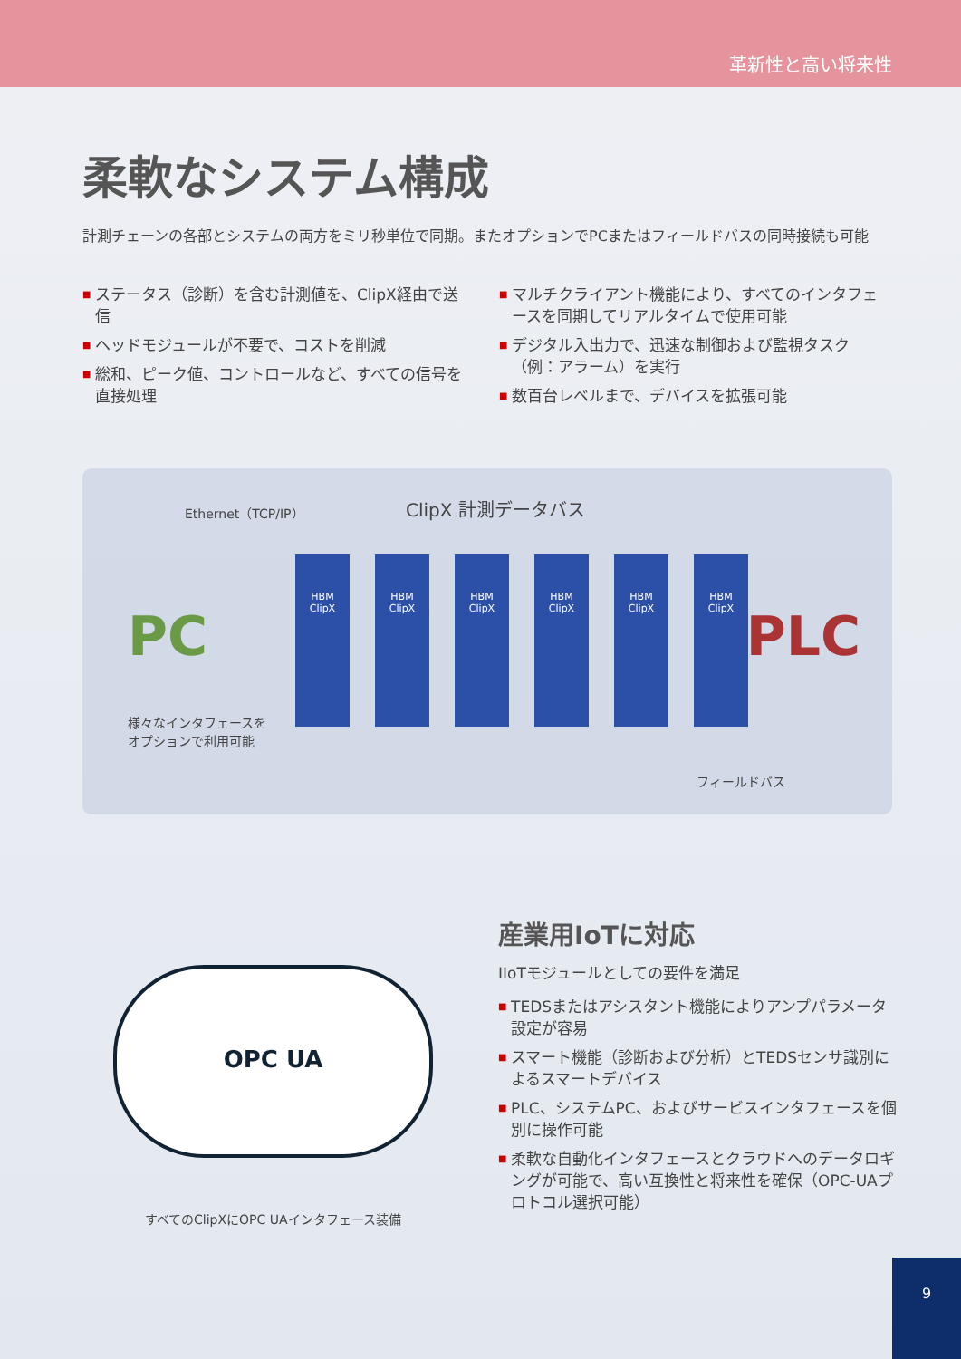革新性と高い将来性
柔軟なシステム構成
計測チェーンの各部とシステムの両方をミリ秒単位で同期。またオプションでPCまたはフィールドバスの同時接続も可能
■ ステータス（診断）を含む計測値を、ClipX経由で送信
■ ヘッドモジュールが不要で、コストを削減
■ 総和、ピーク値、コントロールなど、すべての信号を直接処理
■ マルチクライアント機能により、すべてのインタフェースを同期してリアルタイムで使用可能
■ デジタル入出力で、迅速な制御および監視タスク（例：アラーム）を実行
■ 数百台レベルまで、デバイスを拡張可能
Ethernet（TCP/IP） ClipX 計測データバス
PC
様々なインタフェースを
オプションで利用可能
HBM
ClipX
HBM
ClipX
HBM
ClipX
HBM
ClipX
HBM
ClipX
HBM
ClipX
PLC
フィールドバス
OPC UA
すべてのClipXにOPC UAインタフェース装備
産業用IoTに対応
IIoTモジュールとしての要件を満足
■ TEDSまたはアシスタント機能によりアンプパラメータ設定が容易
■ スマート機能（診断および分析）とTEDSセンサ識別によるスマートデバイス
■ PLC、システムPC、およびサービスインタフェースを個別に操作可能
■ 柔軟な自動化インタフェースとクラウドへのデータロギングが可能で、高い互換性と将来性を確保（OPC-UAプロトコル選択可能）
9